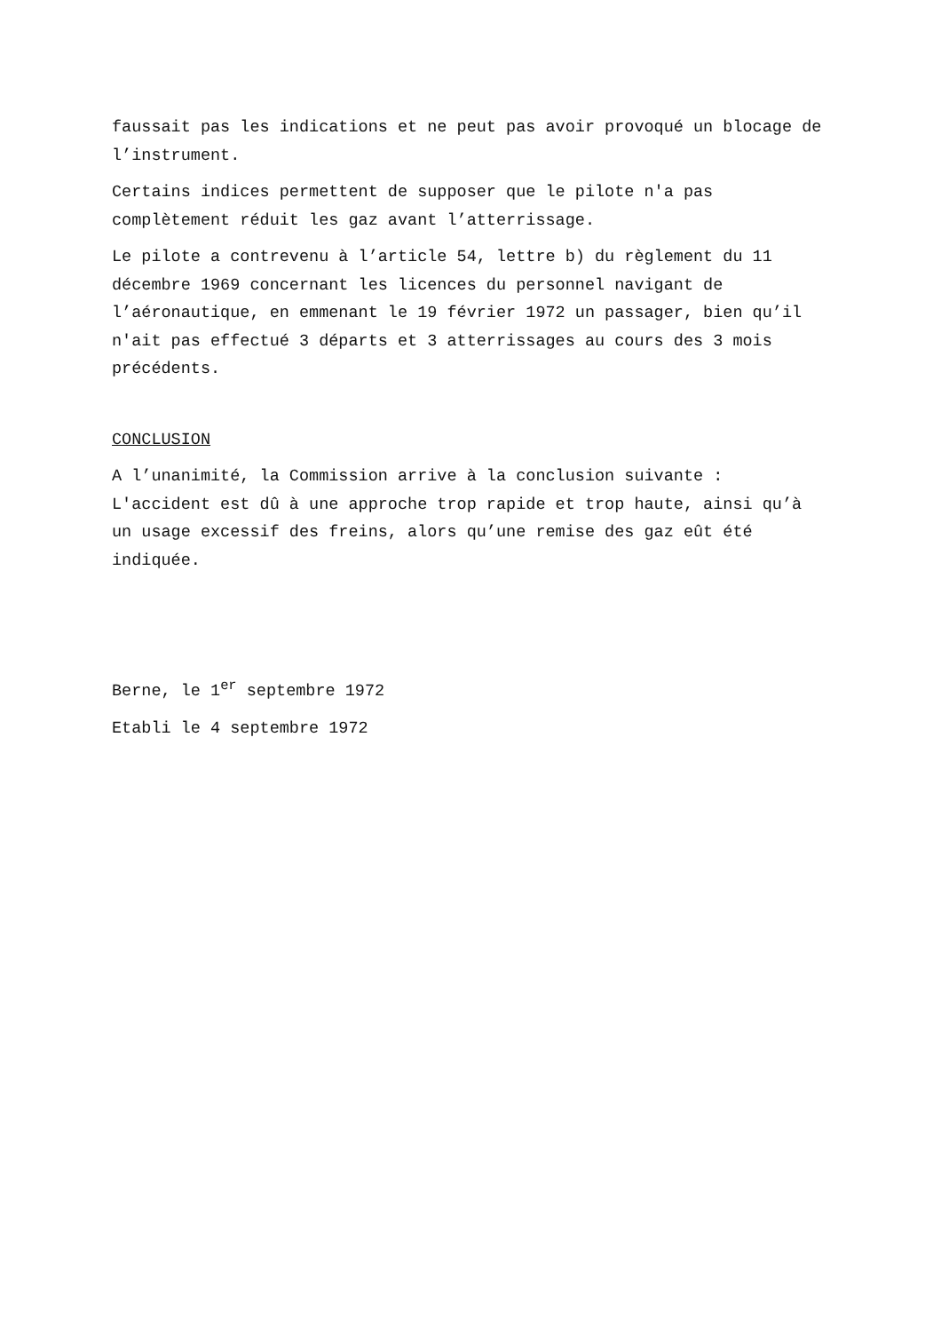faussait pas les indications et ne peut pas avoir provoqué un blocage de l’instrument.
Certains indices permettent de supposer que le pilote n'a pas complètement réduit les gaz avant l’atterrissage.
Le pilote a contrevenu à l’article 54, lettre b) du règlement du 11 décembre 1969 concernant les licences du personnel navigant de l’aéronautique, en emmenant le 19 février 1972 un passager, bien qu’il n'ait pas effectué 3 départs et 3 atterrissages au cours des 3 mois précédents.
CONCLUSION
A l’unanimité, la Commission arrive à la conclusion suivante : L'accident est dû à une approche trop rapide et trop haute, ainsi qu’à un usage excessif des freins, alors qu’une remise des gaz eût été indiquée.
Berne, le 1<sup>er</sup> septembre 1972
Etabli le 4 septembre 1972